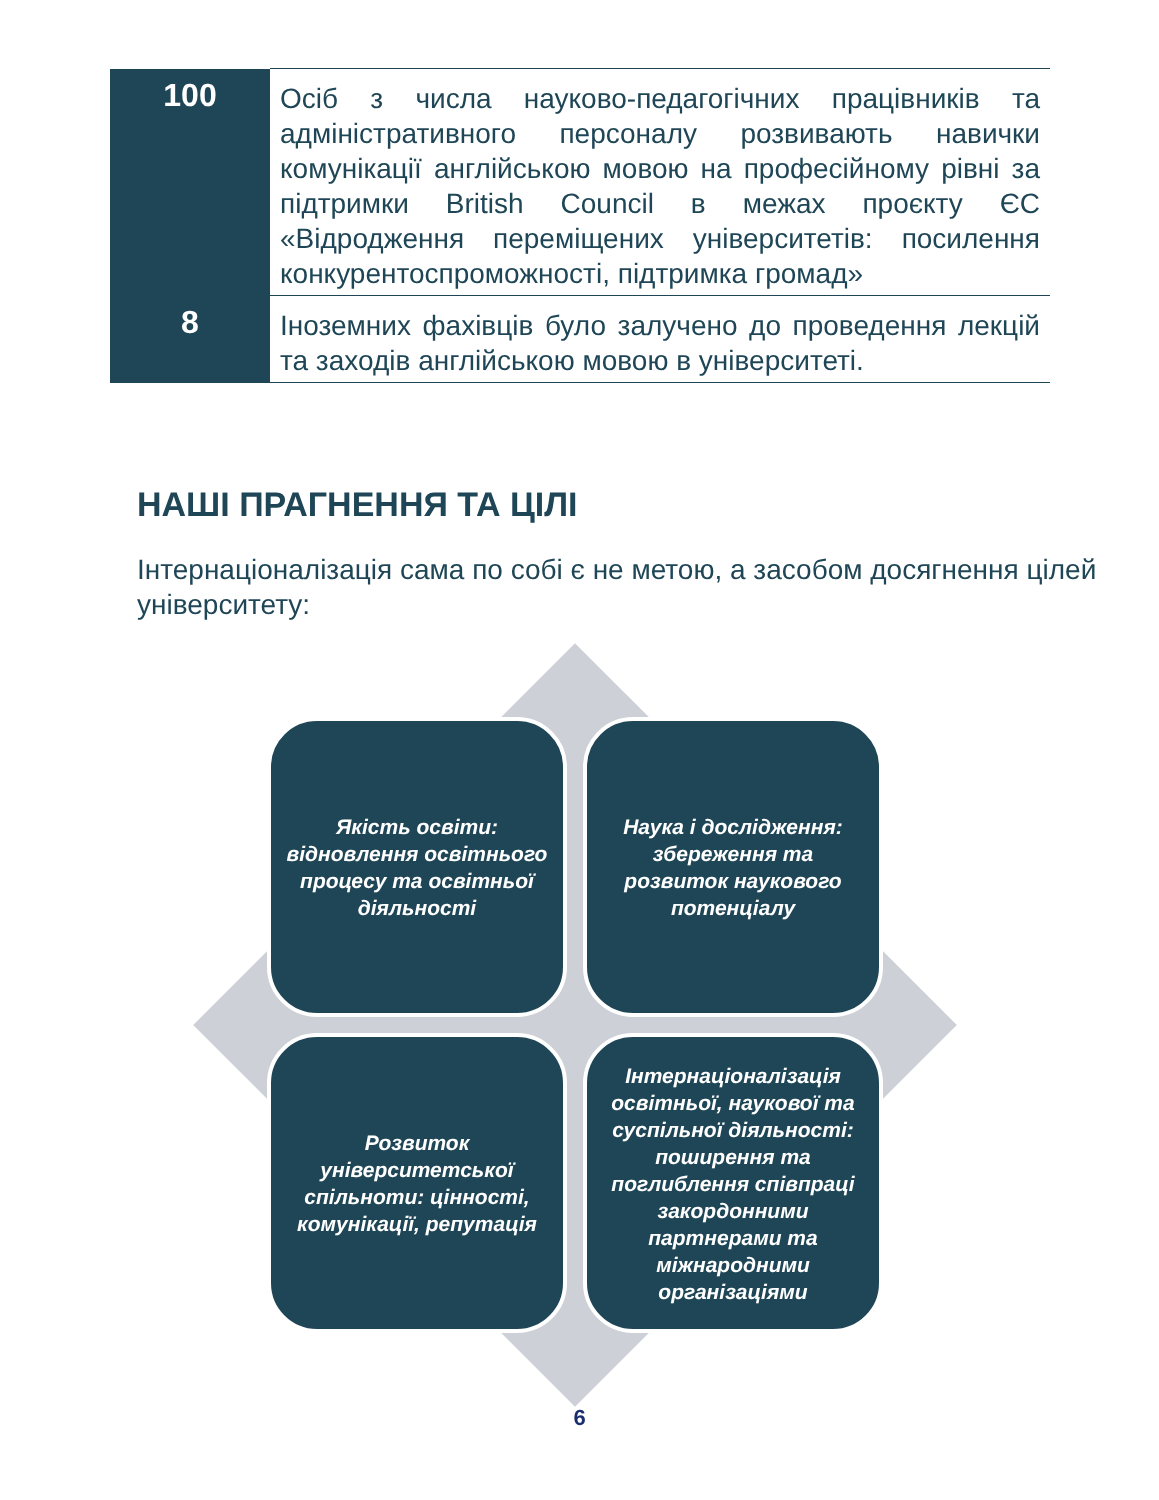| 100 | Осіб з числа науково-педагогічних працівників та адміністративного персоналу розвивають навички комунікації англійською мовою на професійному рівні за підтримки British Council в межах проєкту ЄС «Відродження переміщених університетів: посилення конкурентоспроможності, підтримка громад» |
| 8 | Іноземних фахівців було залучено до проведення лекцій та заходів англійською мовою в університеті. |
НАШІ ПРАГНЕННЯ ТА ЦІЛІ
Інтернаціоналізація сама по собі є не метою, а засобом досягнення цілей університету:
Якість освіти: відновлення освітнього процесу та освітньої діяльності
Наука і дослідження: збереження та розвиток наукового потенціалу
Розвиток університетської спільноти: цінності, комунікації, репутація
Інтернаціоналізація освітньої, наукової та суспільної діяльності: поширення та поглиблення співпраці закордонними партнерами та міжнародними організаціями
6